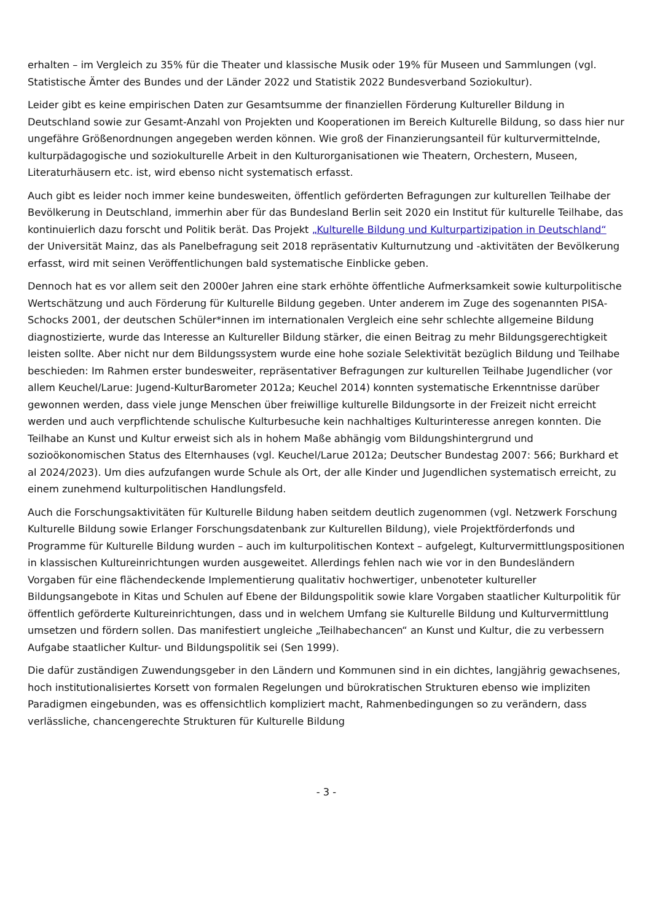erhalten – im Vergleich zu 35% für die Theater und klassische Musik oder 19% für Museen und Sammlungen (vgl. Statistische Ämter des Bundes und der Länder 2022 und Statistik 2022 Bundesverband Soziokultur).
Leider gibt es keine empirischen Daten zur Gesamtsumme der finanziellen Förderung Kultureller Bildung in Deutschland sowie zur Gesamt-Anzahl von Projekten und Kooperationen im Bereich Kulturelle Bildung, so dass hier nur ungefähre Größenordnungen angegeben werden können. Wie groß der Finanzierungsanteil für kulturvermittelnde, kulturpädagogische und soziokulturelle Arbeit in den Kulturorganisationen wie Theatern, Orchestern, Museen, Literaturhäusern etc. ist, wird ebenso nicht systematisch erfasst.
Auch gibt es leider noch immer keine bundesweiten, öffentlich geförderten Befragungen zur kulturellen Teilhabe der Bevölkerung in Deutschland, immerhin aber für das Bundesland Berlin seit 2020 ein Institut für kulturelle Teilhabe, das kontinuierlich dazu forscht und Politik berät. Das Projekt „Kulturelle Bildung und Kulturpartizipation in Deutschland“ der Universität Mainz, das als Panelbefragung seit 2018 repräsentativ Kulturnutzung und -aktivitäten der Bevölkerung erfasst, wird mit seinen Veröffentlichungen bald systematische Einblicke geben.
Dennoch hat es vor allem seit den 2000er Jahren eine stark erhöhte öffentliche Aufmerksamkeit sowie kulturpolitische Wertschätzung und auch Förderung für Kulturelle Bildung gegeben. Unter anderem im Zuge des sogenannten PISA-Schocks 2001, der deutschen Schüler*innen im internationalen Vergleich eine sehr schlechte allgemeine Bildung diagnostizierte, wurde das Interesse an Kultureller Bildung stärker, die einen Beitrag zu mehr Bildungsgerechtigkeit leisten sollte. Aber nicht nur dem Bildungssystem wurde eine hohe soziale Selektivität bezüglich Bildung und Teilhabe beschieden: Im Rahmen erster bundesweiter, repräsentativer Befragungen zur kulturellen Teilhabe Jugendlicher (vor allem Keuchel/Larue: Jugend-KulturBarometer 2012a; Keuchel 2014) konnten systematische Erkenntnisse darüber gewonnen werden, dass viele junge Menschen über freiwillige kulturelle Bildungsorte in der Freizeit nicht erreicht werden und auch verpflichtende schulische Kulturbesuche kein nachhaltiges Kulturinteresse anregen konnten. Die Teilhabe an Kunst und Kultur erweist sich als in hohem Maße abhängig vom Bildungshintergrund und sozioökonomischen Status des Elternhauses (vgl. Keuchel/Larue 2012a; Deutscher Bundestag 2007: 566; Burkhard et al 2024/2023). Um dies aufzufangen wurde Schule als Ort, der alle Kinder und Jugendlichen systematisch erreicht, zu einem zunehmend kulturpolitischen Handlungsfeld.
Auch die Forschungsaktivitäten für Kulturelle Bildung haben seitdem deutlich zugenommen (vgl. Netzwerk Forschung Kulturelle Bildung sowie Erlanger Forschungsdatenbank zur Kulturellen Bildung), viele Projektförderfonds und Programme für Kulturelle Bildung wurden – auch im kulturpolitischen Kontext – aufgelegt, Kulturvermittlungspositionen in klassischen Kultureinrichtungen wurden ausgeweitet. Allerdings fehlen nach wie vor in den Bundesländern Vorgaben für eine flächendeckende Implementierung qualitativ hochwertiger, unbenoteter kultureller Bildungsangebote in Kitas und Schulen auf Ebene der Bildungspolitik sowie klare Vorgaben staatlicher Kulturpolitik für öffentlich geförderte Kultureinrichtungen, dass und in welchem Umfang sie Kulturelle Bildung und Kulturvermittlung umsetzen und fördern sollen. Das manifestiert ungleiche „Teilhabechancen“ an Kunst und Kultur, die zu verbessern Aufgabe staatlicher Kultur- und Bildungspolitik sei (Sen 1999).
Die dafür zuständigen Zuwendungsgeber in den Ländern und Kommunen sind in ein dichtes, langjährig gewachsenes, hoch institutionalisiertes Korsett von formalen Regelungen und bürokratischen Strukturen ebenso wie impliziten Paradigmen eingebunden, was es offensichtlich kompliziert macht, Rahmenbedingungen so zu verändern, dass verlässliche, chancengerechte Strukturen für Kulturelle Bildung
- 3 -